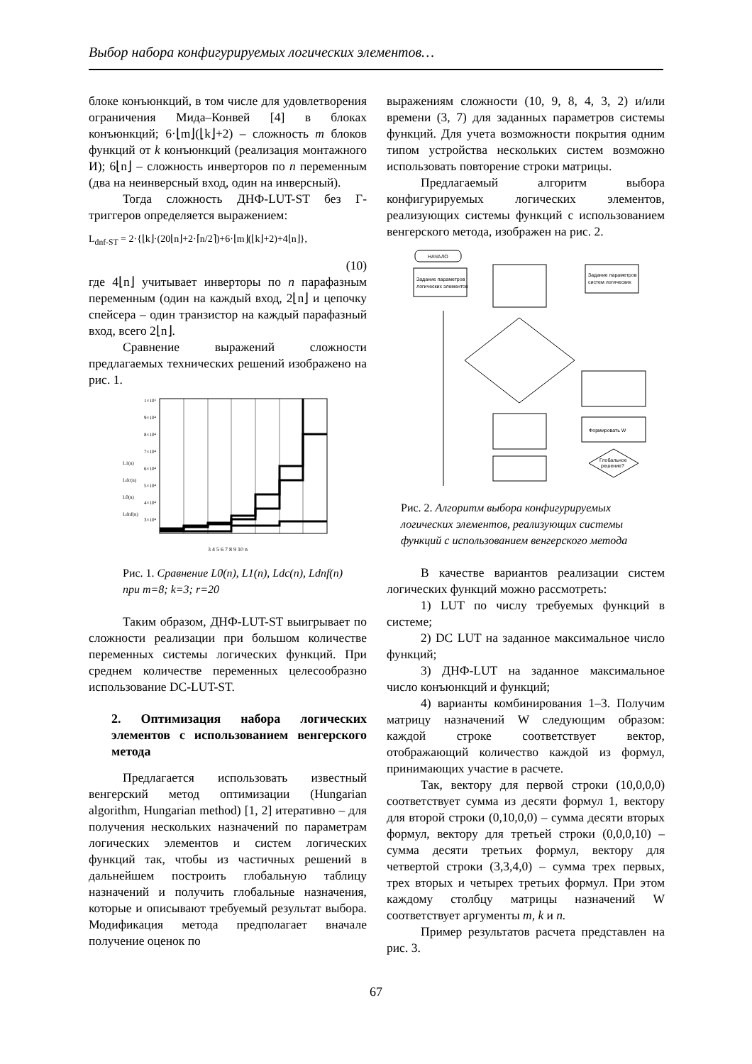Выбор набора конфигурируемых логических элементов…
блоке конъюнкций, в том числе для удовлетворения ограничения Мида–Конвей [4] в блоках конъюнкций; 6·⌊m⌋(⌊k⌋+2) – сложность m блоков функций от k конъюнкций (реализация монтажного И); 6⌊n⌋ – сложность инверторов по n переменным (два на неинверсный вход, один на инверсный).
Тогда сложность ДНФ-LUT-ST без Г-триггеров определяется выражением:
L<sub>dnf-ST</sub> = 2·{⌊k⌋·(20⌊n⌋+2·⌈n/2⌉)+6·⌊m⌋(⌊k⌋+2)+4⌊n⌋},
(10)
где 4⌊n⌋ учитывает инверторы по n парафазным переменным (один на каждый вход, 2⌊n⌋ и цепочку спейсера – один транзистор на каждый парафазный вход, всего 2⌊n⌋.
Сравнение выражений сложности предлагаемых технических решений изображено на рис. 1.
1×10⁵
9×10⁴
8×10⁴
7×10⁴
6×10⁴
5×10⁴
4×10⁴
3×10⁴
L1(n)
Ldc(n)
L0(n)
Ldnf(n)
3 4 5 6 7 8 9 10 n
Рис. 1. Сравнение L0(n), L1(n), Ldc(n), Ldnf(n) при m=8; k=3; r=20
Таким образом, ДНФ-LUT-ST выигрывает по сложности реализации при большом количестве переменных системы логических функций. При среднем количестве переменных целесообразно использование DC-LUT-ST.
2. Оптимизация набора логических элементов с использованием венгерского метода
Предлагается использовать известный венгерский метод оптимизации (Hungarian algorithm, Hungarian method) [1, 2] итеративно – для получения нескольких назначений по параметрам логических элементов и систем логических функций так, чтобы из частичных решений в дальнейшем построить глобальную таблицу назначений и получить глобальные назначения, которые и описывают требуемый результат выбора. Модификация метода предполагает вначале получение оценок по
выражениям сложности (10, 9, 8, 4, 3, 2) и/или времени (3, 7) для заданных параметров системы функций. Для учета возможности покрытия одним типом устройства нескольких систем возможно использовать повторение строки матрицы.
Предлагаемый алгоритм выбора конфигурируемых логических элементов, реализующих системы функций с использованием венгерского метода, изображен на рис. 2.
НАЧАЛО
Задание параметров
логических элементов
Задание параметров
систем логических
Формировать W
Глобальное
решение?
Рис. 2. Алгоритм выбора конфигурируемых логических элементов, реализующих системы функций с использованием венгерского метода
В качестве вариантов реализации систем логических функций можно рассмотреть:
1) LUT по числу требуемых функций в системе;
2) DC LUT на заданное максимальное число функций;
3) ДНФ-LUT на заданное максимальное число конъюнкций и функций;
4) варианты комбинирования 1–3. Получим матрицу назначений W следующим образом: каждой строке соответствует вектор, отображающий количество каждой из формул, принимающих участие в расчете.
Так, вектору для первой строки (10,0,0,0) соответствует сумма из десяти формул 1, вектору для второй строки (0,10,0,0) – сумма десяти вторых формул, вектору для третьей строки (0,0,0,10) – сумма десяти третьих формул, вектору для четвертой строки (3,3,4,0) – сумма трех первых, трех вторых и четырех третьих формул. При этом каждому столбцу матрицы назначений W соответствует аргументы m, k и n.
Пример результатов расчета представлен на рис. 3.
67